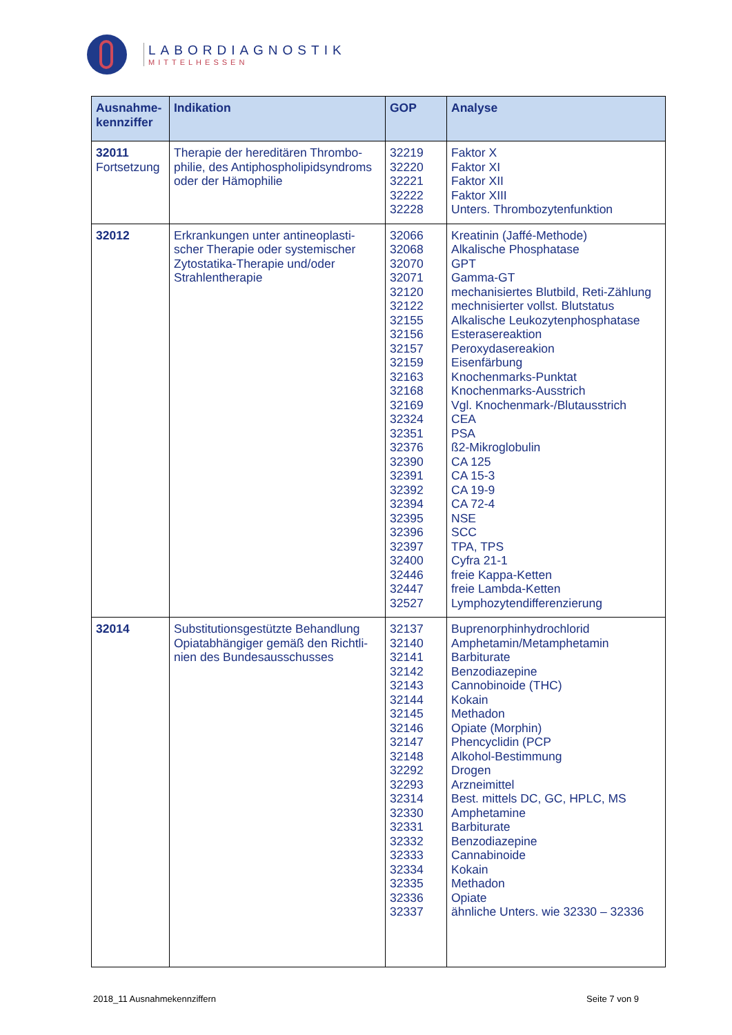LABORDIAGNOSTIK
MITTELHESSEN
| Ausnahme- kennziffer | Indikation | GOP | Analyse |
| --- | --- | --- | --- |
| 32011 Fortsetzung | Therapie der hereditären Thrombo-phi­lie, des Antiphospholipidsyndroms oder der Hämophilie | 32219 32220 32221 32222 32228 | Faktor X Faktor XI Faktor XII Faktor XIII Unters. Thrombozytenfunktion |
| 32012 | Erkrankungen unter antineoplasti-scher Therapie oder systemischer Zytostatika-Therapie und/oder Strahlentherapie | 32066 32068 32070 32071 32120 32122 32155 32156 32157 32159 32163 32168 32169 32324 32351 32376 32390 32391 32392 32394 32395 32396 32397 32400 32446 32447 32527 | Kreatinin (Jaffé-Methode) Alkalische Phosphatase GPT Gamma-GT mechanisiertes Blutbild, Reti-Zählung mechnisierter vollst. Blutstatus Alkalische Leukozytenphosphatase Esterasereaktion Peroxydasereakion Eisenfärbung Knochenmarks-Punktat Knochenmarks-Ausstrich Vgl. Knochenmark-/Blutausstrich CEA PSA ß2-Mikroglobulin CA 125 CA 15-3 CA 19-9 CA 72-4 NSE SCC TPA, TPS Cyfra 21-1 freie Kappa-Ketten freie Lambda-Ketten Lymphozytendifferenzierung |
| 32014 | Substitutionsgestützte Behandlung Opiatabhängiger gemäß den Richtli-nien des Bundesausschusses | 32137 32140 32141 32142 32143 32144 32145 32146 32147 32148 32292 32293 32314 32330 32331 32332 32333 32334 32335 32336 32337 | Buprenorphinhydrochlorid Amphetamin/Metamphetamin Barbiturate Benzodiazepine Cannobinoide (THC) Kokain Methadon Opiate (Morphin) Phencyclidin (PCP Alkohol-Bestimmung Drogen Arzneimittel Best. mittels DC, GC, HPLC, MS Amphetamine Barbiturate Benzodiazepine Cannabinoide Kokain Methadon Opiate ähnliche Unters. wie 32330 – 32336 |
2018_11 Ausnahmekennziffern Seite 7 von 9